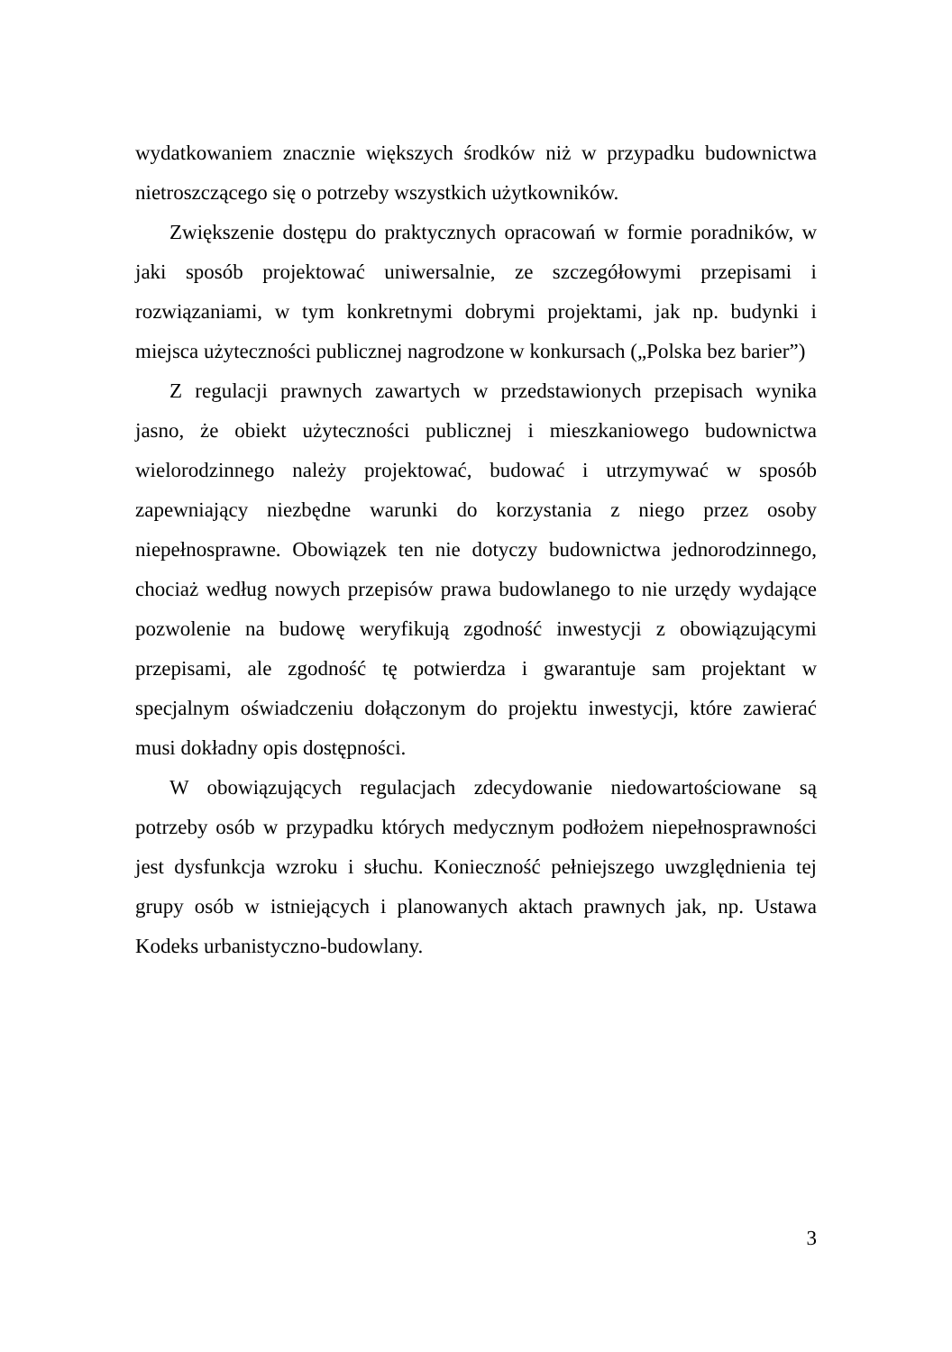wydatkowaniem znacznie większych środków niż w przypadku budownictwa nietroszczącego się o potrzeby wszystkich użytkowników.
Zwiększenie dostępu do praktycznych opracowań w formie poradników, w jaki sposób projektować uniwersalnie, ze szczegółowymi przepisami i rozwiązaniami, w tym konkretnymi dobrymi projektami, jak np. budynki i miejsca użyteczności publicznej nagrodzone w konkursach („Polska bez barier”)
Z regulacji prawnych zawartych w przedstawionych przepisach wynika jasno, że obiekt użyteczności publicznej i mieszkaniowego budownictwa wielorodzinnego należy projektować, budować i utrzymywać w sposób zapewniający niezbędne warunki do korzystania z niego przez osoby niepełnosprawne. Obowiązek ten nie dotyczy budownictwa jednorodzinnego, chociaż według nowych przepisów prawa budowlanego to nie urzędy wydające pozwolenie na budowę weryfikują zgodność inwestycji z obowiązującymi przepisami, ale zgodność tę potwierdza i gwarantuje sam projektant w specjalnym oświadczeniu dołączonym do projektu inwestycji, które zawierać musi dokładny opis dostępności.
W obowiązujących regulacjach zdecydowanie niedowartościowane są potrzeby osób w przypadku których medycznym podłożem niepełnosprawności jest dysfunkcja wzroku i słuchu. Konieczność pełniejszego uwzględnienia tej grupy osób w istniejących i planowanych aktach prawnych jak, np. Ustawa Kodeks urbanistyczno-budowlany.
3